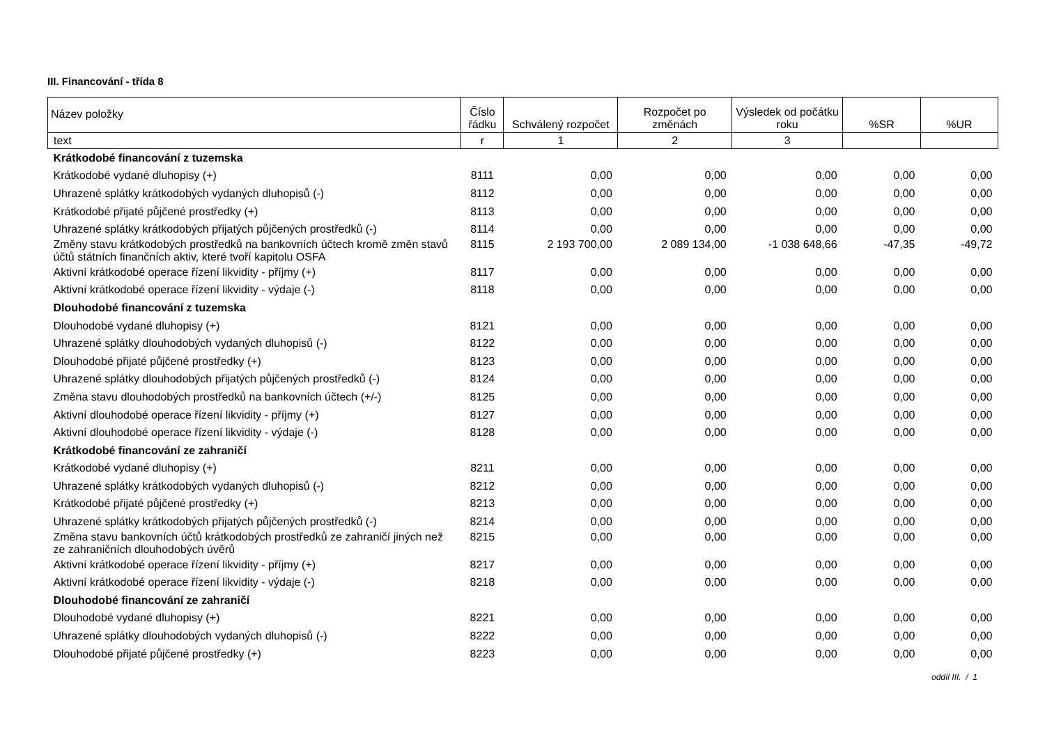III. Financování - třída 8
| Název položky | Číslo řádku | Schválený rozpočet | Rozpočet po změnách | Výsledek od počátku roku | %SR | %UR |
| --- | --- | --- | --- | --- | --- | --- |
| text | r | 1 | 2 | 3 | | |
| Krátkodobé financování z tuzemska | | | | | | |
| Krátkodobé vydané dluhopisy (+) | 8111 | 0,00 | 0,00 | 0,00 | 0,00 | 0,00 |
| Uhrazené splátky krátkodobých vydaných dluhopisů (-) | 8112 | 0,00 | 0,00 | 0,00 | 0,00 | 0,00 |
| Krátkodobé přijaté půjčené prostředky (+) | 8113 | 0,00 | 0,00 | 0,00 | 0,00 | 0,00 |
| Uhrazené splátky krátkodobých přijatých půjčených prostředků (-) | 8114 | 0,00 | 0,00 | 0,00 | 0,00 | 0,00 |
| Změny stavu krátkodobých prostředků na bankovních účtech kromě změn stavů účtů státních finančních aktiv, které tvoří kapitolu OSFA | 8115 | 2 193 700,00 | 2 089 134,00 | -1 038 648,66 | -47,35 | -49,72 |
| Aktivní krátkodobé operace řízení likvidity - příjmy (+) | 8117 | 0,00 | 0,00 | 0,00 | 0,00 | 0,00 |
| Aktivní krátkodobé operace řízení likvidity - výdaje (-) | 8118 | 0,00 | 0,00 | 0,00 | 0,00 | 0,00 |
| Dlouhodobé financování z tuzemska | | | | | | |
| Dlouhodobé vydané dluhopisy (+) | 8121 | 0,00 | 0,00 | 0,00 | 0,00 | 0,00 |
| Uhrazené splátky dlouhodobých vydaných dluhopisů (-) | 8122 | 0,00 | 0,00 | 0,00 | 0,00 | 0,00 |
| Dlouhodobé přijaté půjčené prostředky (+) | 8123 | 0,00 | 0,00 | 0,00 | 0,00 | 0,00 |
| Uhrazené splátky dlouhodobých přijatých půjčených prostředků (-) | 8124 | 0,00 | 0,00 | 0,00 | 0,00 | 0,00 |
| Změna stavu dlouhodobých prostředků na bankovních účtech (+/-) | 8125 | 0,00 | 0,00 | 0,00 | 0,00 | 0,00 |
| Aktivní dlouhodobé operace řízení likvidity - příjmy (+) | 8127 | 0,00 | 0,00 | 0,00 | 0,00 | 0,00 |
| Aktivní dlouhodobé operace řízení likvidity - výdaje (-) | 8128 | 0,00 | 0,00 | 0,00 | 0,00 | 0,00 |
| Krátkodobé financování ze zahraničí | | | | | | |
| Krátkodobé vydané dluhopisy (+) | 8211 | 0,00 | 0,00 | 0,00 | 0,00 | 0,00 |
| Uhrazené splátky krátkodobých vydaných dluhopisů (-) | 8212 | 0,00 | 0,00 | 0,00 | 0,00 | 0,00 |
| Krátkodobé přijaté půjčené prostředky (+) | 8213 | 0,00 | 0,00 | 0,00 | 0,00 | 0,00 |
| Uhrazené splátky krátkodobých přijatých půjčených prostředků (-) | 8214 | 0,00 | 0,00 | 0,00 | 0,00 | 0,00 |
| Změna stavu bankovních účtů krátkodobých prostředků ze zahraničí jiných než ze zahraničních dlouhodobých úvěrů | 8215 | 0,00 | 0,00 | 0,00 | 0,00 | 0,00 |
| Aktivní krátkodobé operace řízení likvidity - příjmy (+) | 8217 | 0,00 | 0,00 | 0,00 | 0,00 | 0,00 |
| Aktivní krátkodobé operace řízení likvidity - výdaje (-) | 8218 | 0,00 | 0,00 | 0,00 | 0,00 | 0,00 |
| Dlouhodobé financování ze zahraničí | | | | | | |
| Dlouhodobé vydané dluhopisy (+) | 8221 | 0,00 | 0,00 | 0,00 | 0,00 | 0,00 |
| Uhrazené splátky dlouhodobých vydaných dluhopisů (-) | 8222 | 0,00 | 0,00 | 0,00 | 0,00 | 0,00 |
| Dlouhodobé přijaté půjčené prostředky (+) | 8223 | 0,00 | 0,00 | 0,00 | 0,00 | 0,00 |
oddíl III. / 1